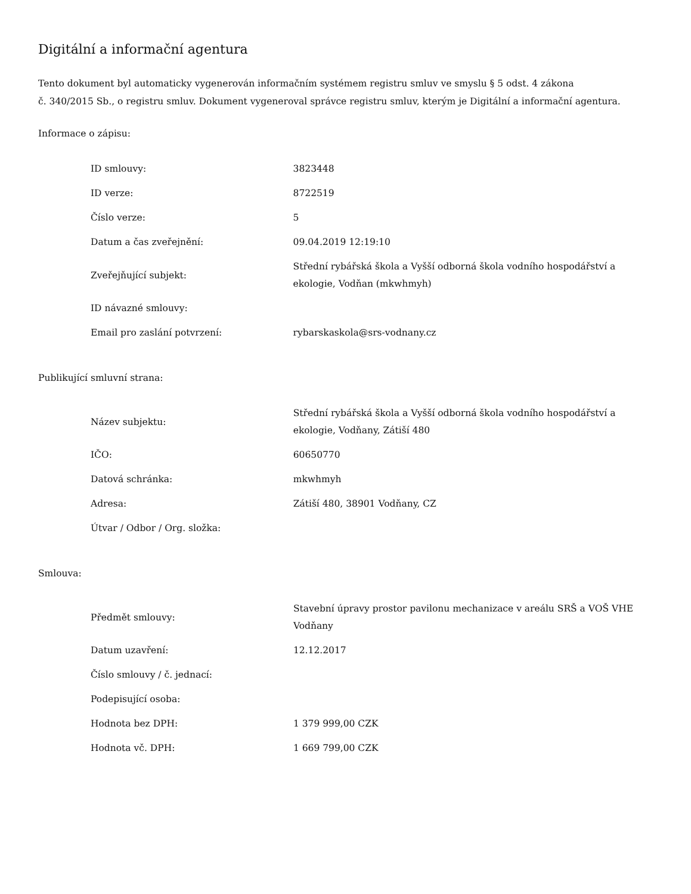Digitální a informační agentura
Tento dokument byl automaticky vygenerován informačním systémem registru smluv ve smyslu § 5 odst. 4 zákona
č. 340/2015 Sb., o registru smluv. Dokument vygeneroval správce registru smluv, kterým je Digitální a informační agentura.
Informace o zápisu:
| ID smlouvy: | 3823448 |
| ID verze: | 8722519 |
| Číslo verze: | 5 |
| Datum a čas zveřejnění: | 09.04.2019 12:19:10 |
| Zveřejňující subjekt: | Střední rybářská škola a Vyšší odborná škola vodního hospodářství a ekologie, Vodňan (mkwhmyh) |
| ID návazné smlouvy: | |
| Email pro zaslání potvrzení: | rybarskaskola@srs-vodnany.cz |
Publikující smluvní strana:
| Název subjektu: | Střední rybářská škola a Vyšší odborná škola vodního hospodářství a ekologie, Vodňany, Zátiší 480 |
| IČO: | 60650770 |
| Datová schránka: | mkwhmyh |
| Adresa: | Zátiší 480, 38901 Vodňany, CZ |
| Útvar / Odbor / Org. složka: | |
Smlouva:
| Předmět smlouvy: | Stavební úpravy prostor pavilonu mechanizace v areálu SRŠ a VOŠ VHE Vodňany |
| Datum uzavření: | 12.12.2017 |
| Číslo smlouvy / č. jednací: | |
| Podepisující osoba: | |
| Hodnota bez DPH: | 1 379 999,00 CZK |
| Hodnota vč. DPH: | 1 669 799,00 CZK |